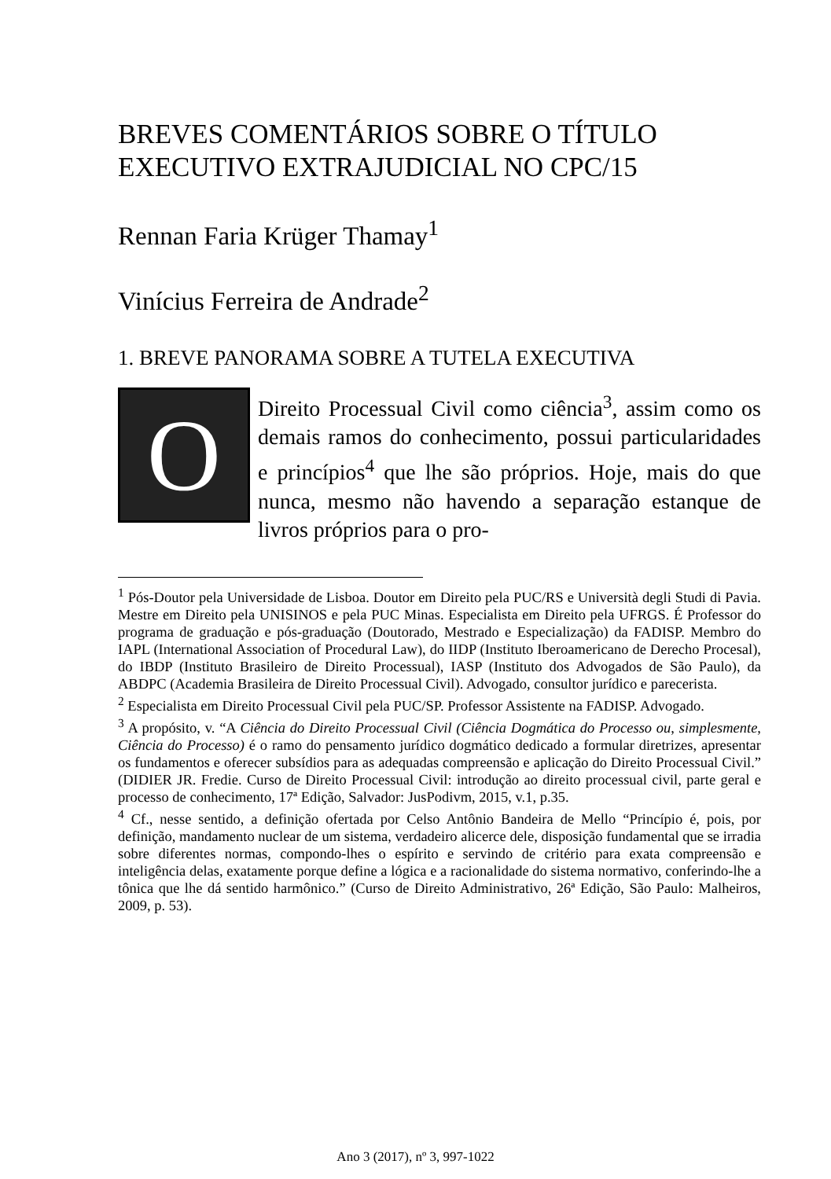BREVES COMENTÁRIOS SOBRE O TÍTULO EXECUTIVO EXTRAJUDICIAL NO CPC/15
Rennan Faria Krüger Thamay<sup>1</sup>
Vinícius Ferreira de Andrade<sup>2</sup>
1. BREVE PANORAMA SOBRE A TUTELA EXECUTIVA
O
Direito Processual Civil como ciência<sup>3</sup>, assim como os demais ramos do conhecimento, possui particularidades e princípios<sup>4</sup> que lhe são próprios. Hoje, mais do que nunca, mesmo não havendo a separação estanque de livros próprios para o pro-
<sup>1</sup> Pós-Doutor pela Universidade de Lisboa. Doutor em Direito pela PUC/RS e Università degli Studi di Pavia. Mestre em Direito pela UNISINOS e pela PUC Minas. Especialista em Direito pela UFRGS. É Professor do programa de graduação e pós-graduação (Doutorado, Mestrado e Especialização) da FADISP. Membro do IAPL (International Association of Procedural Law), do IIDP (Instituto Iberoamericano de Derecho Procesal), do IBDP (Instituto Brasileiro de Direito Processual), IASP (Instituto dos Advogados de São Paulo), da ABDPC (Academia Brasileira de Direito Processual Civil). Advogado, consultor jurídico e parecerista.
<sup>2</sup> Especialista em Direito Processual Civil pela PUC/SP. Professor Assistente na FADISP. Advogado.
<sup>3</sup> A propósito, v. “A Ciência do Direito Processual Civil (Ciência Dogmática do Processo ou, simplesmente, Ciência do Processo) é o ramo do pensamento jurídico dogmático dedicado a formular diretrizes, apresentar os fundamentos e oferecer subsídios para as adequadas compreensão e aplicação do Direito Processual Civil.” (DIDIER JR. Fredie. Curso de Direito Processual Civil: introdução ao direito processual civil, parte geral e processo de conhecimento, 17ª Edição, Salvador: JusPodivm, 2015, v.1, p.35.
<sup>4</sup> Cf., nesse sentido, a definição ofertada por Celso Antônio Bandeira de Mello “Princípio é, pois, por definição, mandamento nuclear de um sistema, verdadeiro alicerce dele, disposição fundamental que se irradia sobre diferentes normas, compondo-lhes o espírito e servindo de critério para exata compreensão e inteligência delas, exatamente porque define a lógica e a racionalidade do sistema normativo, conferindo-lhe a tônica que lhe dá sentido harmônico.” (Curso de Direito Administrativo, 26ª Edição, São Paulo: Malheiros, 2009, p. 53).
Ano 3 (2017), nº 3, 997-1022